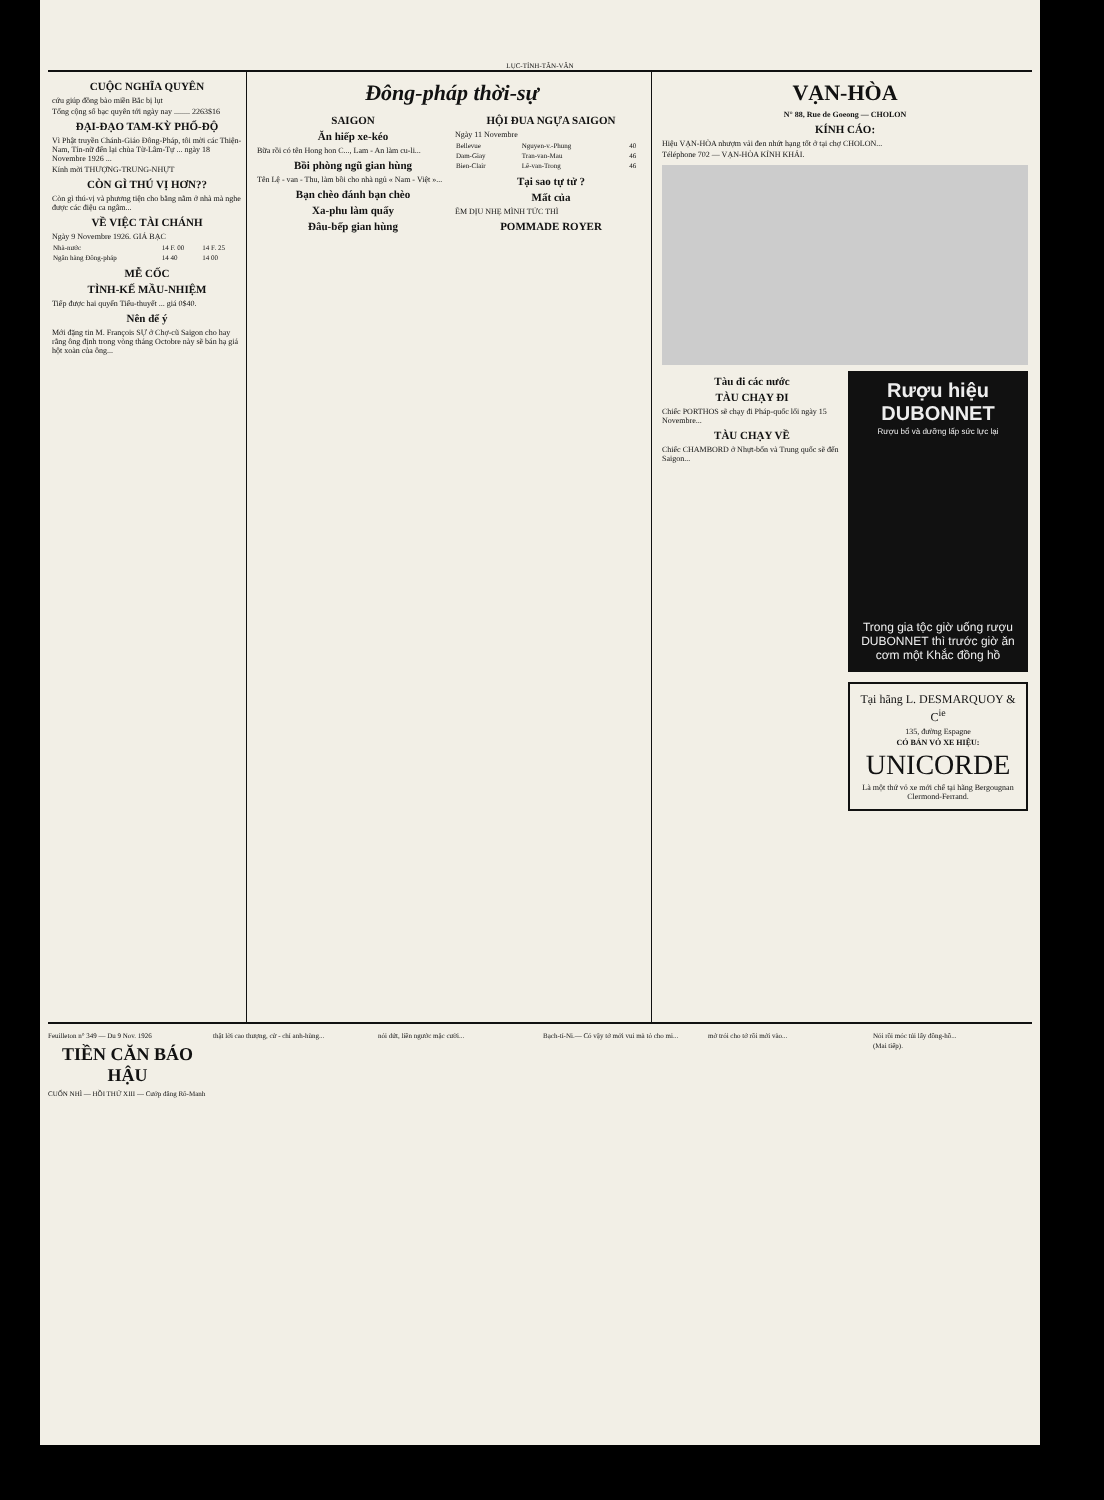LỤC-TỈNH-TÂN-VĂN
CUỘC NGHĨA QUYÊN
cứu giúp đồng bào miền Bắc bị lụt
Tổng cộng số bạc quyên tới ngày nay ........ 2263$16
ĐẠI-ĐẠO TAM-KỲ PHỔ-ĐỘ
Vì Phật truyền Chánh-Giáo Đông-Pháp, tôi mời các Thiện-Nam, Tín-nữ đến lại chùa Từ-Lâm-Tự ... ngày 18 Novembre 1926 ...
Kính mời THƯỢNG-TRUNG-NHỰT
CÒN GÌ THÚ VỊ HƠN??
Còn gì thú-vị và phương tiện cho bằng nằm ở nhà mà nghe được các điệu ca ngâm...
VỀ VIỆC TÀI CHÁNH
Ngày 9 Novembre 1926. GIÁ BẠC
| Nhà-nước | 14 F. 00 | 14 F. 25 |
| Ngân hàng Đông-pháp | 14 40 | 14 00 |
MỄ CỐC
TÌNH-KẾ MẦU-NHIỆM
Tiếp được hai quyển Tiểu-thuyết ... giá 0$40.
Nên để ý
Mới đặng tin M. François SỰ ở Chợ-cũ Saigon cho hay rằng ông định trong vòng tháng Octobre này sẽ bán hạ giá hột xoàn của ông...
Đông-pháp thời-sự
SAIGON
Ăn hiếp xe-kéo
Bữa rồi có tên Hong hon C..., Lam - An làm cu-li...
Bồi phòng ngũ gian hùng
Tên Lệ - van - Thu, làm bồi cho nhà ngủ « Nam - Việt »...
Bạn chèo đánh bạn chèo
Xa-phu làm quấy
Đâu-bếp gian hùng
HỘI ĐUA NGỰA SAIGON
Ngày 11 Novembre
| Bellevue | Nguyen-v.-Phung | 40 |
| Dam-Giay | Tran-van-Mau | 46 |
| Bien-Clair | Lê-van-Trong | 46 |
Tại sao tự tử ?
Mất của
ÊM DỊU NHẸ MÌNH TỨC THÌ
POMMADE ROYER
VẠN-HÒA
N° 88, Rue de Goeong — CHOLON
KÍNH CÁO:
Hiệu VẠN-HÒA nhượm vải đen nhứt hạng tốt ở tại chợ CHOLON...
Téléphone 702 — VẠN-HÒA KÍNH KHẢI.
Tàu đi các nước
TÀU CHẠY ĐI
Chiếc PORTHOS sẽ chạy đi Pháp-quốc lối ngày 15 Novembre...
TÀU CHẠY VỀ
Chiếc CHAMBORD ở Nhựt-bổn và Trung quốc sẽ đến Saigon...
Rượu hiệu DUBONNET
Rượu bổ và dưỡng lấp sức lực lại
Trong gia tộc giờ uống rượu DUBONNET thì trước giờ ăn cơm một Khắc đồng hồ
Tại hãng L. DESMARQUOY & C<sup>ie</sup>
135, đường Espagne
CÓ BÁN VỎ XE HIỆU:
UNICORDE
Là một thứ vỏ xe mới chế tại hãng Bergougnan Clermond-Ferrand.
Feuilleton n° 349 — Du 9 Nov. 1926
TIỀN CĂN BÁO HẬU
CUỐN NHÌ — HỒI THỨ XIII — Cướp đăng Rô-Manh
thật lời cao thượng, cử - chỉ anh-hùng...
nói dứt, liền ngước mặc cười...
Bạch-tỉ-Ni.— Có vậy tớ mới vui mà tỏ cho mi...
mở trói cho tớ rồi mới vào... Nói rồi móc túi lấy đồng-hồ...
(Mai tiếp).